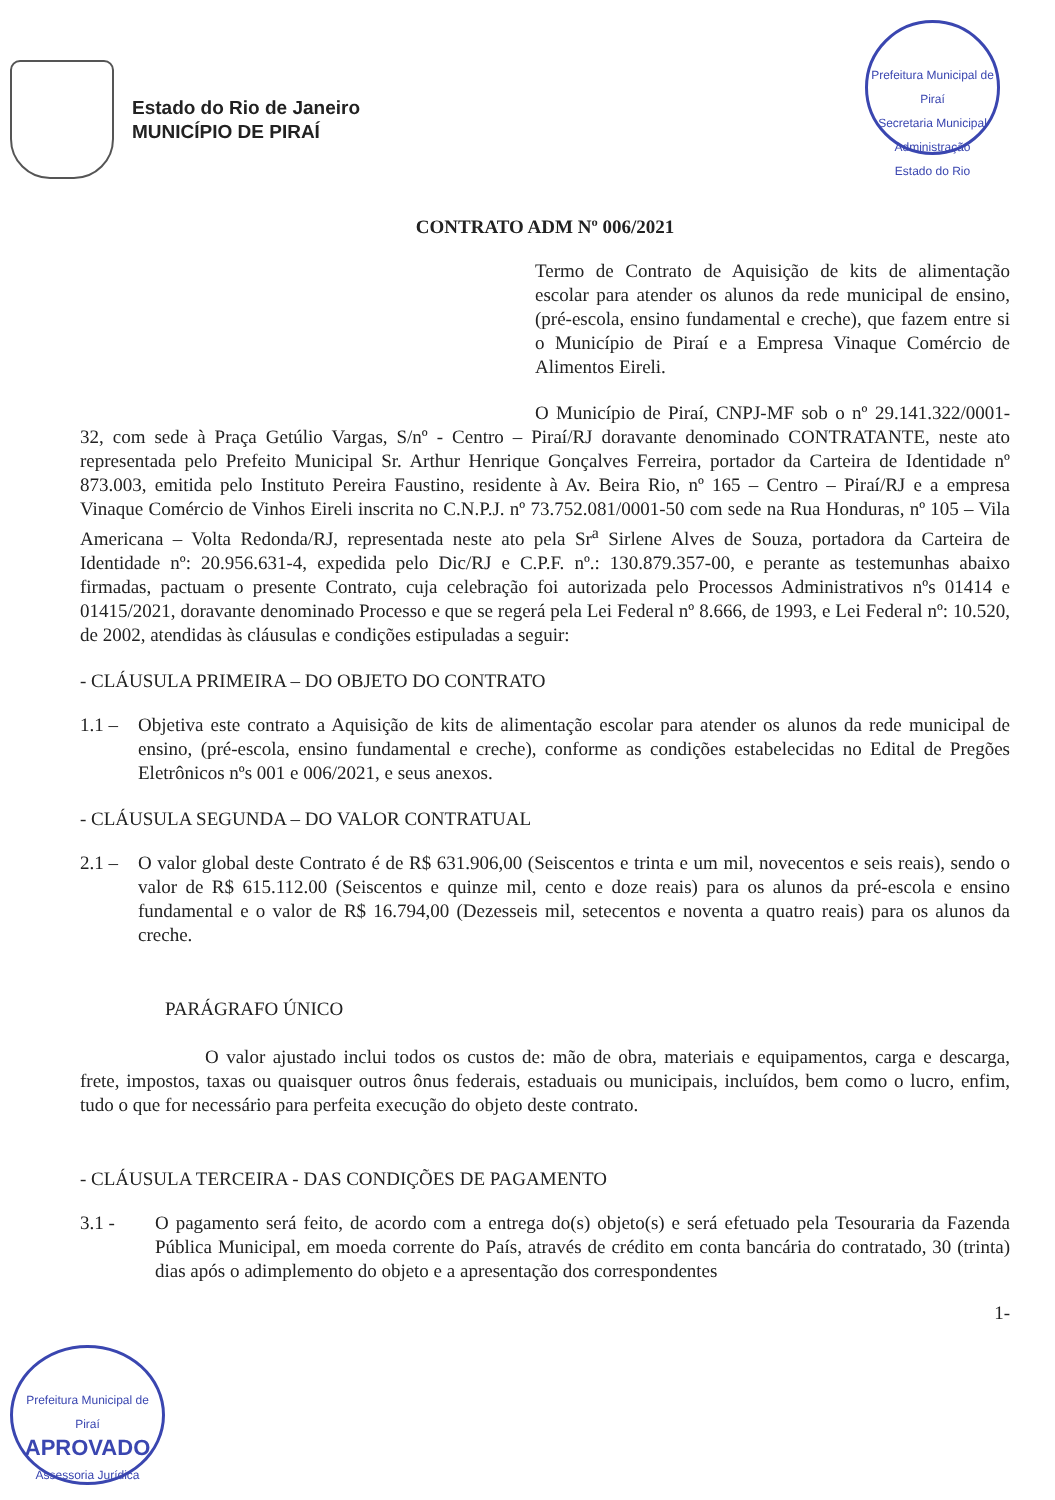Estado do Rio de Janeiro
MUNICÍPIO DE PIRAÍ
Prefeitura Municipal de Piraí
Secretaria Municipal Administração
Estado do Rio
CONTRATO ADM Nº 006/2021
Termo de Contrato de Aquisição de kits de alimentação escolar para atender os alunos da rede municipal de ensino, (pré-escola, ensino fundamental e creche), que fazem entre si o Município de Piraí e a Empresa Vinaque Comércio de Alimentos Eireli.
O Município de Piraí, CNPJ-MF sob o nº 29.141.322/0001-32, com sede à Praça Getúlio Vargas, S/nº - Centro – Piraí/RJ doravante denominado CONTRATANTE, neste ato representada pelo Prefeito Municipal Sr. Arthur Henrique Gonçalves Ferreira, portador da Carteira de Identidade nº 873.003, emitida pelo Instituto Pereira Faustino, residente à Av. Beira Rio, nº 165 – Centro – Piraí/RJ e a empresa Vinaque Comércio de Vinhos Eireli inscrita no C.N.P.J. nº 73.752.081/0001-50 com sede na Rua Honduras, nº 105 – Vila Americana – Volta Redonda/RJ, representada neste ato pela Sr<sup>a</sup> Sirlene Alves de Souza, portadora da Carteira de Identidade nº: 20.956.631-4, expedida pelo Dic/RJ e C.P.F. nº.: 130.879.357-00, e perante as testemunhas abaixo firmadas, pactuam o presente Contrato, cuja celebração foi autorizada pelo Processos Administrativos nºs 01414 e 01415/2021, doravante denominado Processo e que se regerá pela Lei Federal nº 8.666, de 1993, e Lei Federal nº: 10.520, de 2002, atendidas às cláusulas e condições estipuladas a seguir:
- CLÁUSULA PRIMEIRA – DO OBJETO DO CONTRATO
1.1 – Objetiva este contrato a Aquisição de kits de alimentação escolar para atender os alunos da rede municipal de ensino, (pré-escola, ensino fundamental e creche), conforme as condições estabelecidas no Edital de Pregões Eletrônicos nºs 001 e 006/2021, e seus anexos.
- CLÁUSULA SEGUNDA – DO VALOR CONTRATUAL
2.1 – O valor global deste Contrato é de R$ 631.906,00 (Seiscentos e trinta e um mil, novecentos e seis reais), sendo o valor de R$ 615.112.00 (Seiscentos e quinze mil, cento e doze reais) para os alunos da pré-escola e ensino fundamental e o valor de R$ 16.794,00 (Dezesseis mil, setecentos e noventa a quatro reais) para os alunos da creche.
PARÁGRAFO ÚNICO
O valor ajustado inclui todos os custos de: mão de obra, materiais e equipamentos, carga e descarga, frete, impostos, taxas ou quaisquer outros ônus federais, estaduais ou municipais, incluídos, bem como o lucro, enfim, tudo o que for necessário para perfeita execução do objeto deste contrato.
- CLÁUSULA TERCEIRA - DAS CONDIÇÕES DE PAGAMENTO
3.1 - O pagamento será feito, de acordo com a entrega do(s) objeto(s) e será efetuado pela Tesouraria da Fazenda Pública Municipal, em moeda corrente do País, através de crédito em conta bancária do contratado, 30 (trinta) dias após o adimplemento do objeto e a apresentação dos correspondentes
1-
Prefeitura Municipal de Piraí
APROVADO
Assessoria Jurídica